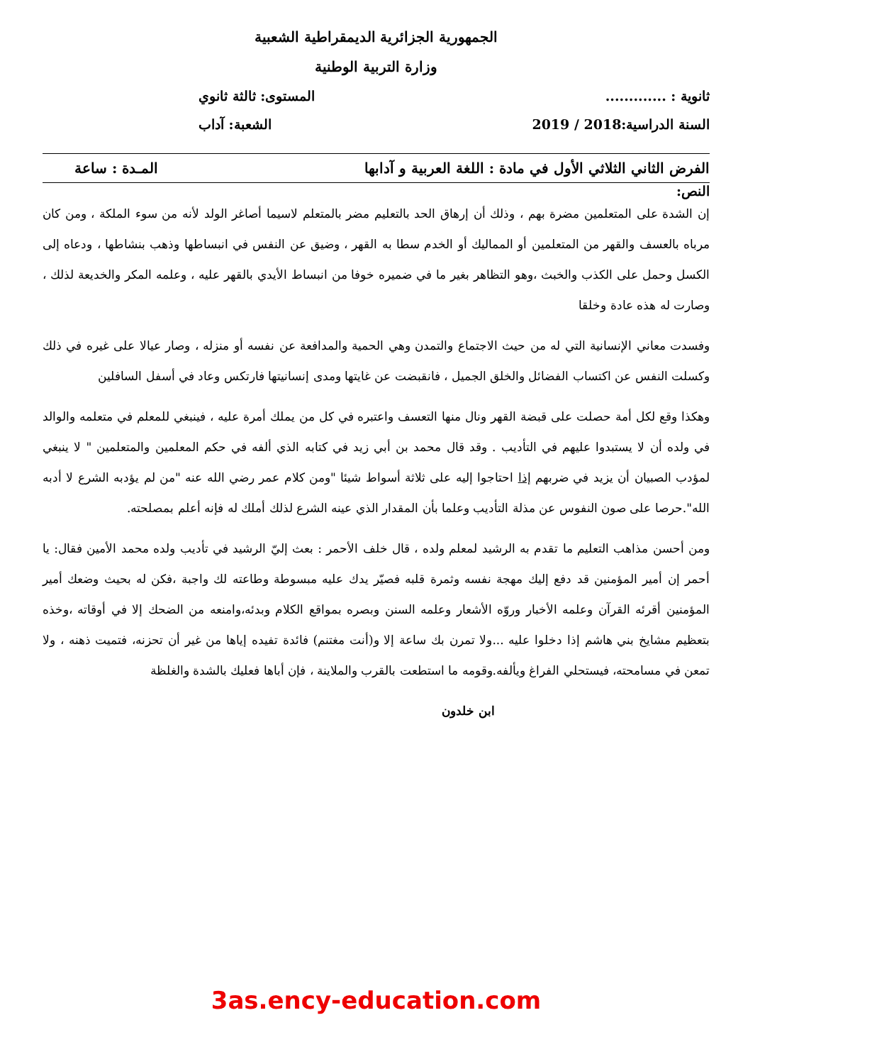الجمهورية الجزائرية الديمقراطية الشعبية
وزارة التربية الوطنية
ثانوية : ............. المستوى: ثالثة ثانوي
السنة الدراسية:2018 / 2019 الشعبة: آداب
الفرض الثاني الثلاثي الأول في مادة : اللغة العربية و آدابها المـدة : ساعة
النص:
إن الشدة على المتعلمين مضرة بهم ، وذلك أن إرهاق الحد بالتعليم مضر بالمتعلم لاسيما أصاغر الولد لأنه من سوء الملكة ، ومن كان مرباه بالعسف والقهر من المتعلمين أو المماليك أو الخدم سطا به القهر ، وضيق عن النفس في انبساطها وذهب بنشاطها ، ودعاه إلى الكسل وحمل على الكذب والخبث ،وهو التظاهر بغير ما في ضميره خوفا من انبساط الأيدي بالقهر عليه ، وعلمه المكر والخديعة لذلك ، وصارت له هذه عادة وخلقا
وفسدت معاني الإنسانية التي له من حيث الاجتماع والتمدن وهي الحمية والمدافعة عن نفسه أو منزله ، وصار عيالا على غيره في ذلك وكسلت النفس عن اكتساب الفضائل والخلق الجميل ، فانقبضت عن غايتها ومدى إنسانيتها فارتكس وعاد في أسفل السافلين
وهكذا وقع لكل أمة حصلت على قبضة القهر ونال منها التعسف واعتبره في كل من يملك أمرة عليه ، فينبغي للمعلم في متعلمه والوالد في ولده أن لا يستبدوا عليهم في التأديب . وقد قال محمد بن أبي زيد في كتابه الذي ألفه في حكم المعلمين والمتعلمين " لا ينبغي لمؤدب الصبيان أن يزيد في ضربهم إذا احتاجوا إليه على ثلاثة أسواط شيئا "ومن كلام عمر رضي الله عنه "من لم يؤدبه الشرع لا أدبه الله".حرصا على صون النفوس عن مذلة التأديب وعلما بأن المقدار الذي عينه الشرع لذلك أملك له فإنه أعلم بمصلحته.
ومن أحسن مذاهب التعليم ما تقدم به الرشيد لمعلم ولده ، قال خلف الأحمر : بعث إليّ الرشيد في تأديب ولده محمد الأمين فقال: يا أحمر إن أمير المؤمنين قد دفع إليك مهجة نفسه وثمرة قلبه فصيّر يدك عليه مبسوطة وطاعته لك واجبة ،فكن له بحيث وضعك أمير المؤمنين أقرئه القرآن وعلمه الأخبار وروّه الأشعار وعلمه السنن وبصره بمواقع الكلام وبدئه،وامنعه من الضحك إلا في أوقاته ،وخذه بتعظيم مشايخ بني هاشم إذا دخلوا عليه ...ولا تمرن بك ساعة إلا و(أنت مغتنم) فائدة تفيده إياها من غير أن تحزنه، فتميت ذهنه ، ولا تمعن في مسامحته، فيستحلي الفراغ ويألفه.وقومه ما استطعت بالقرب والملاينة ، فإن أباها فعليك بالشدة والغلظة
ابن خلدون
3as.ency-education.com